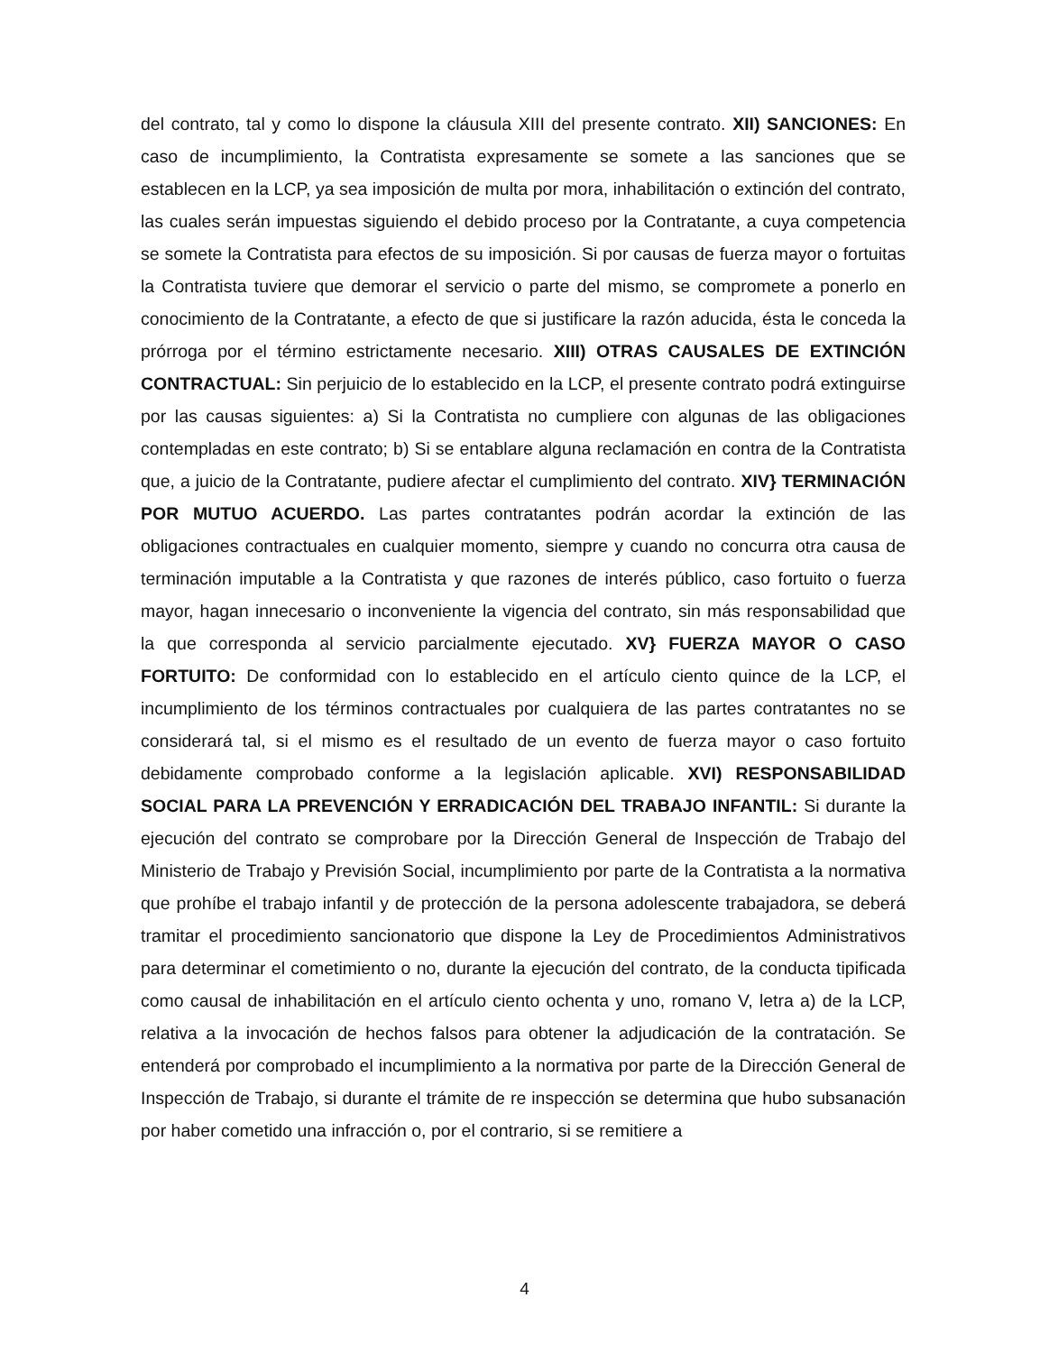del contrato, tal y como lo dispone la cláusula XIII del presente contrato. XII) SANCIONES: En caso de incumplimiento, la Contratista expresamente se somete a las sanciones que se establecen en la LCP, ya sea imposición de multa por mora, inhabilitación o extinción del contrato, las cuales serán impuestas siguiendo el debido proceso por la Contratante, a cuya competencia se somete la Contratista para efectos de su imposición. Si por causas de fuerza mayor o fortuitas la Contratista tuviere que demorar el servicio o parte del mismo, se compromete a ponerlo en conocimiento de la Contratante, a efecto de que si justificare la razón aducida, ésta le conceda la prórroga por el término estrictamente necesario. XIII) OTRAS CAUSALES DE EXTINCIÓN CONTRACTUAL: Sin perjuicio de lo establecido en la LCP, el presente contrato podrá extinguirse por las causas siguientes: a) Si la Contratista no cumpliere con algunas de las obligaciones contempladas en este contrato; b) Si se entablare alguna reclamación en contra de la Contratista que, a juicio de la Contratante, pudiere afectar el cumplimiento del contrato. XIV} TERMINACIÓN POR MUTUO ACUERDO. Las partes contratantes podrán acordar la extinción de las obligaciones contractuales en cualquier momento, siempre y cuando no concurra otra causa de terminación imputable a la Contratista y que razones de interés público, caso fortuito o fuerza mayor, hagan innecesario o inconveniente la vigencia del contrato, sin más responsabilidad que la que corresponda al servicio parcialmente ejecutado. XV} FUERZA MAYOR O CASO FORTUITO: De conformidad con lo establecido en el artículo ciento quince de la LCP, el incumplimiento de los términos contractuales por cualquiera de las partes contratantes no se considerará tal, si el mismo es el resultado de un evento de fuerza mayor o caso fortuito debidamente comprobado conforme a la legislación aplicable. XVI) RESPONSABILIDAD SOCIAL PARA LA PREVENCIÓN Y ERRADICACIÓN DEL TRABAJO INFANTIL: Si durante la ejecución del contrato se comprobare por la Dirección General de Inspección de Trabajo del Ministerio de Trabajo y Previsión Social, incumplimiento por parte de la Contratista a la normativa que prohíbe el trabajo infantil y de protección de la persona adolescente trabajadora, se deberá tramitar el procedimiento sancionatorio que dispone la Ley de Procedimientos Administrativos para determinar el cometimiento o no, durante la ejecución del contrato, de la conducta tipificada como causal de inhabilitación en el artículo ciento ochenta y uno, romano V, letra a) de la LCP, relativa a la invocación de hechos falsos para obtener la adjudicación de la contratación. Se entenderá por comprobado el incumplimiento a la normativa por parte de la Dirección General de Inspección de Trabajo, si durante el trámite de re inspección se determina que hubo subsanación por haber cometido una infracción o, por el contrario, si se remitiere a
4